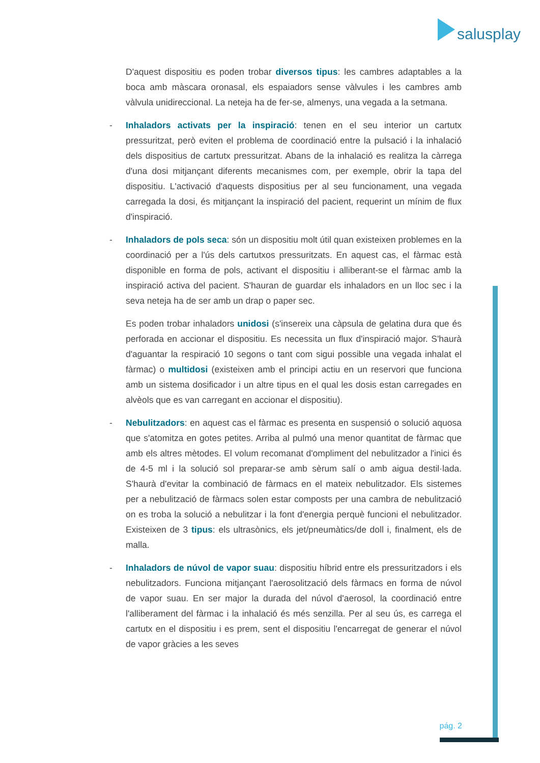salusplay
D'aquest dispositiu es poden trobar diversos tipus: les cambres adaptables a la boca amb màscara oronasal, els espaiadors sense vàlvules i les cambres amb vàlvula unidireccional. La neteja ha de fer-se, almenys, una vegada a la setmana.
- Inhaladors activats per la inspiració: tenen en el seu interior un cartutx pressuritzat, però eviten el problema de coordinació entre la pulsació i la inhalació dels dispositius de cartutx pressuritzat. Abans de la inhalació es realitza la càrrega d'una dosi mitjançant diferents mecanismes com, per exemple, obrir la tapa del dispositiu. L'activació d'aquests dispositius per al seu funcionament, una vegada carregada la dosi, és mitjançant la inspiració del pacient, requerint un mínim de flux d'inspiració.
- Inhaladors de pols seca: són un dispositiu molt útil quan existeixen problemes en la coordinació per a l'ús dels cartutxos pressuritzats. En aquest cas, el fàrmac està disponible en forma de pols, activant el dispositiu i alliberant-se el fàrmac amb la inspiració activa del pacient. S'hauran de guardar els inhaladors en un lloc sec i la seva neteja ha de ser amb un drap o paper sec.
Es poden trobar inhaladors unidosi (s'insereix una càpsula de gelatina dura que és perforada en accionar el dispositiu. Es necessita un flux d'inspiració major. S'haurà d'aguantar la respiració 10 segons o tant com sigui possible una vegada inhalat el fàrmac) o multidosi (existeixen amb el principi actiu en un reservori que funciona amb un sistema dosificador i un altre tipus en el qual les dosis estan carregades en alvèols que es van carregant en accionar el dispositiu).
- Nebulitzadors: en aquest cas el fàrmac es presenta en suspensió o solució aquosa que s'atomitza en gotes petites. Arriba al pulmó una menor quantitat de fàrmac que amb els altres mètodes. El volum recomanat d'ompliment del nebulitzador a l'inici és de 4-5 ml i la solució sol preparar-se amb sèrum salí o amb aigua destil·lada. S'haurà d'evitar la combinació de fàrmacs en el mateix nebulitzador. Els sistemes per a nebulització de fàrmacs solen estar composts per una cambra de nebulització on es troba la solució a nebulitzar i la font d'energia perquè funcioni el nebulitzador. Existeixen de 3 tipus: els ultrasònics, els jet/pneumàtics/de doll i, finalment, els de malla.
- Inhaladors de núvol de vapor suau: dispositiu híbrid entre els pressuritzadors i els nebulitzadors. Funciona mitjançant l'aerosolització dels fàrmacs en forma de núvol de vapor suau. En ser major la durada del núvol d'aerosol, la coordinació entre l'alliberament del fàrmac i la inhalació és més senzilla. Per al seu ús, es carrega el cartutx en el dispositiu i es prem, sent el dispositiu l'encarregat de generar el núvol de vapor gràcies a les seves
pág. 2